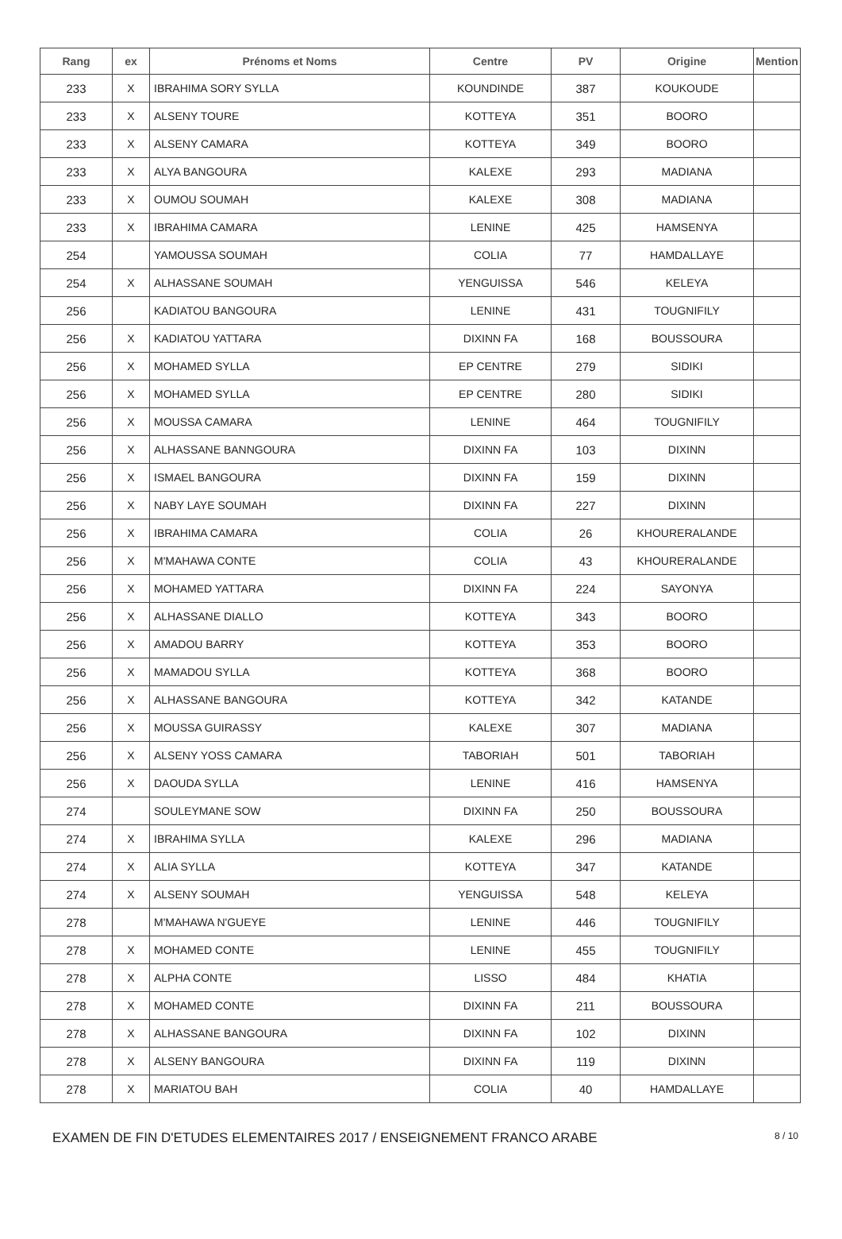| Rang | ex | Prénoms et Noms | Centre | PV | Origine | Mention |
| --- | --- | --- | --- | --- | --- | --- |
| 233 | X | IBRAHIMA SORY SYLLA | KOUNDINDE | 387 | KOUKOUDE | |
| 233 | X | ALSENY TOURE | KOTTEYA | 351 | BOORO | |
| 233 | X | ALSENY CAMARA | KOTTEYA | 349 | BOORO | |
| 233 | X | ALYA BANGOURA | KALEXE | 293 | MADIANA | |
| 233 | X | OUMOU SOUMAH | KALEXE | 308 | MADIANA | |
| 233 | X | IBRAHIMA CAMARA | LENINE | 425 | HAMSENYA | |
| 254 | | YAMOUSSA SOUMAH | COLIA | 77 | HAMDALLAYE | |
| 254 | X | ALHASSANE SOUMAH | YENGUISSA | 546 | KELEYA | |
| 256 | | KADIATOU BANGOURA | LENINE | 431 | TOUGNIFILY | |
| 256 | X | KADIATOU YATTARA | DIXINN FA | 168 | BOUSSOURA | |
| 256 | X | MOHAMED SYLLA | EP CENTRE | 279 | SIDIKI | |
| 256 | X | MOHAMED SYLLA | EP CENTRE | 280 | SIDIKI | |
| 256 | X | MOUSSA CAMARA | LENINE | 464 | TOUGNIFILY | |
| 256 | X | ALHASSANE BANNGOURA | DIXINN FA | 103 | DIXINN | |
| 256 | X | ISMAEL BANGOURA | DIXINN FA | 159 | DIXINN | |
| 256 | X | NABY LAYE SOUMAH | DIXINN FA | 227 | DIXINN | |
| 256 | X | IBRAHIMA CAMARA | COLIA | 26 | KHOURERALANDE | |
| 256 | X | M'MAHAWA CONTE | COLIA | 43 | KHOURERALANDE | |
| 256 | X | MOHAMED YATTARA | DIXINN FA | 224 | SAYONYA | |
| 256 | X | ALHASSANE DIALLO | KOTTEYA | 343 | BOORO | |
| 256 | X | AMADOU BARRY | KOTTEYA | 353 | BOORO | |
| 256 | X | MAMADOU SYLLA | KOTTEYA | 368 | BOORO | |
| 256 | X | ALHASSANE BANGOURA | KOTTEYA | 342 | KATANDE | |
| 256 | X | MOUSSA GUIRASSY | KALEXE | 307 | MADIANA | |
| 256 | X | ALSENY YOSS CAMARA | TABORIAH | 501 | TABORIAH | |
| 256 | X | DAOUDA SYLLA | LENINE | 416 | HAMSENYA | |
| 274 | | SOULEYMANE SOW | DIXINN FA | 250 | BOUSSOURA | |
| 274 | X | IBRAHIMA SYLLA | KALEXE | 296 | MADIANA | |
| 274 | X | ALIA SYLLA | KOTTEYA | 347 | KATANDE | |
| 274 | X | ALSENY SOUMAH | YENGUISSA | 548 | KELEYA | |
| 278 | | M'MAHAWA N'GUEYE | LENINE | 446 | TOUGNIFILY | |
| 278 | X | MOHAMED CONTE | LENINE | 455 | TOUGNIFILY | |
| 278 | X | ALPHA CONTE | LISSO | 484 | KHATIA | |
| 278 | X | MOHAMED CONTE | DIXINN FA | 211 | BOUSSOURA | |
| 278 | X | ALHASSANE BANGOURA | DIXINN FA | 102 | DIXINN | |
| 278 | X | ALSENY BANGOURA | DIXINN FA | 119 | DIXINN | |
| 278 | X | MARIATOU BAH | COLIA | 40 | HAMDALLAYE | |
EXAMEN DE FIN D'ETUDES ELEMENTAIRES 2017 / ENSEIGNEMENT FRANCO ARABE 8 / 10